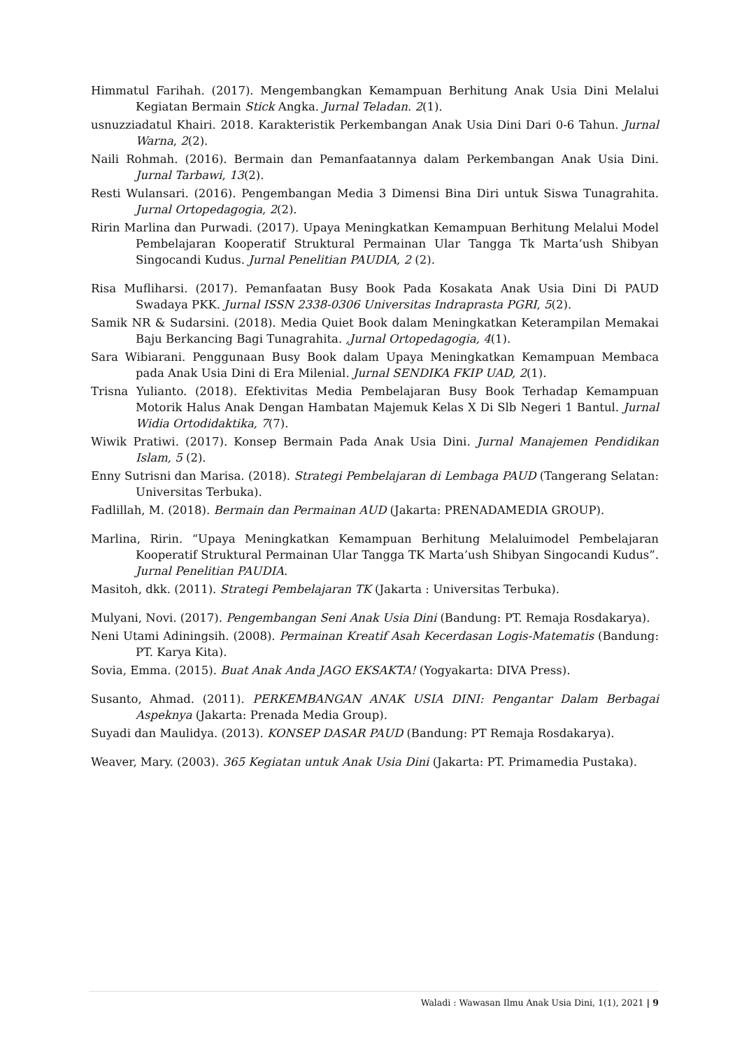Himmatul Farihah. (2017). Mengembangkan Kemampuan Berhitung Anak Usia Dini Melalui Kegiatan Bermain Stick Angka. Jurnal Teladan. 2(1).
usnuzziadatul Khairi. 2018. Karakteristik Perkembangan Anak Usia Dini Dari 0-6 Tahun. Jurnal Warna, 2(2).
Naili Rohmah. (2016). Bermain dan Pemanfaatannya dalam Perkembangan Anak Usia Dini. Jurnal Tarbawi, 13(2).
Resti Wulansari. (2016). Pengembangan Media 3 Dimensi Bina Diri untuk Siswa Tunagrahita. Jurnal Ortopedagogia, 2(2).
Ririn Marlina dan Purwadi. (2017). Upaya Meningkatkan Kemampuan Berhitung Melalui Model Pembelajaran Kooperatif Struktural Permainan Ular Tangga Tk Marta’ush Shibyan Singocandi Kudus. Jurnal Penelitian PAUDIA, 2 (2).
Risa Mufliharsi. (2017). Pemanfaatan Busy Book Pada Kosakata Anak Usia Dini Di PAUD Swadaya PKK. Jurnal ISSN 2338-0306 Universitas Indraprasta PGRI, 5(2).
Samik NR & Sudarsini. (2018). Media Quiet Book dalam Meningkatkan Keterampilan Memakai Baju Berkancing Bagi Tunagrahita. ,Jurnal Ortopedagogia, 4(1).
Sara Wibiarani. Penggunaan Busy Book dalam Upaya Meningkatkan Kemampuan Membaca pada Anak Usia Dini di Era Milenial. Jurnal SENDIKA FKIP UAD, 2(1).
Trisna Yulianto. (2018). Efektivitas Media Pembelajaran Busy Book Terhadap Kemampuan Motorik Halus Anak Dengan Hambatan Majemuk Kelas X Di Slb Negeri 1 Bantul. Jurnal Widia Ortodidaktika, 7(7).
Wiwik Pratiwi. (2017). Konsep Bermain Pada Anak Usia Dini. Jurnal Manajemen Pendidikan Islam, 5 (2).
Enny Sutrisni dan Marisa. (2018). Strategi Pembelajaran di Lembaga PAUD (Tangerang Selatan: Universitas Terbuka).
Fadlillah, M. (2018). Bermain dan Permainan AUD (Jakarta: PRENADAMEDIA GROUP).
Marlina, Ririn. “Upaya Meningkatkan Kemampuan Berhitung Melaluimodel Pembelajaran Kooperatif Struktural Permainan Ular Tangga TK Marta’ush Shibyan Singocandi Kudus”. Jurnal Penelitian PAUDIA.
Masitoh, dkk. (2011). Strategi Pembelajaran TK (Jakarta : Universitas Terbuka).
Mulyani, Novi. (2017). Pengembangan Seni Anak Usia Dini (Bandung: PT. Remaja Rosdakarya).
Neni Utami Adiningsih. (2008). Permainan Kreatif Asah Kecerdasan Logis-Matematis (Bandung: PT. Karya Kita).
Sovia, Emma. (2015). Buat Anak Anda JAGO EKSAKTA! (Yogyakarta: DIVA Press).
Susanto, Ahmad. (2011). PERKEMBANGAN ANAK USIA DINI: Pengantar Dalam Berbagai Aspeknya (Jakarta: Prenada Media Group).
Suyadi dan Maulidya. (2013). KONSEP DASAR PAUD (Bandung: PT Remaja Rosdakarya).
Weaver, Mary. (2003). 365 Kegiatan untuk Anak Usia Dini (Jakarta: PT. Primamedia Pustaka).
Waladi : Wawasan Ilmu Anak Usia Dini, 1(1), 2021 | 9